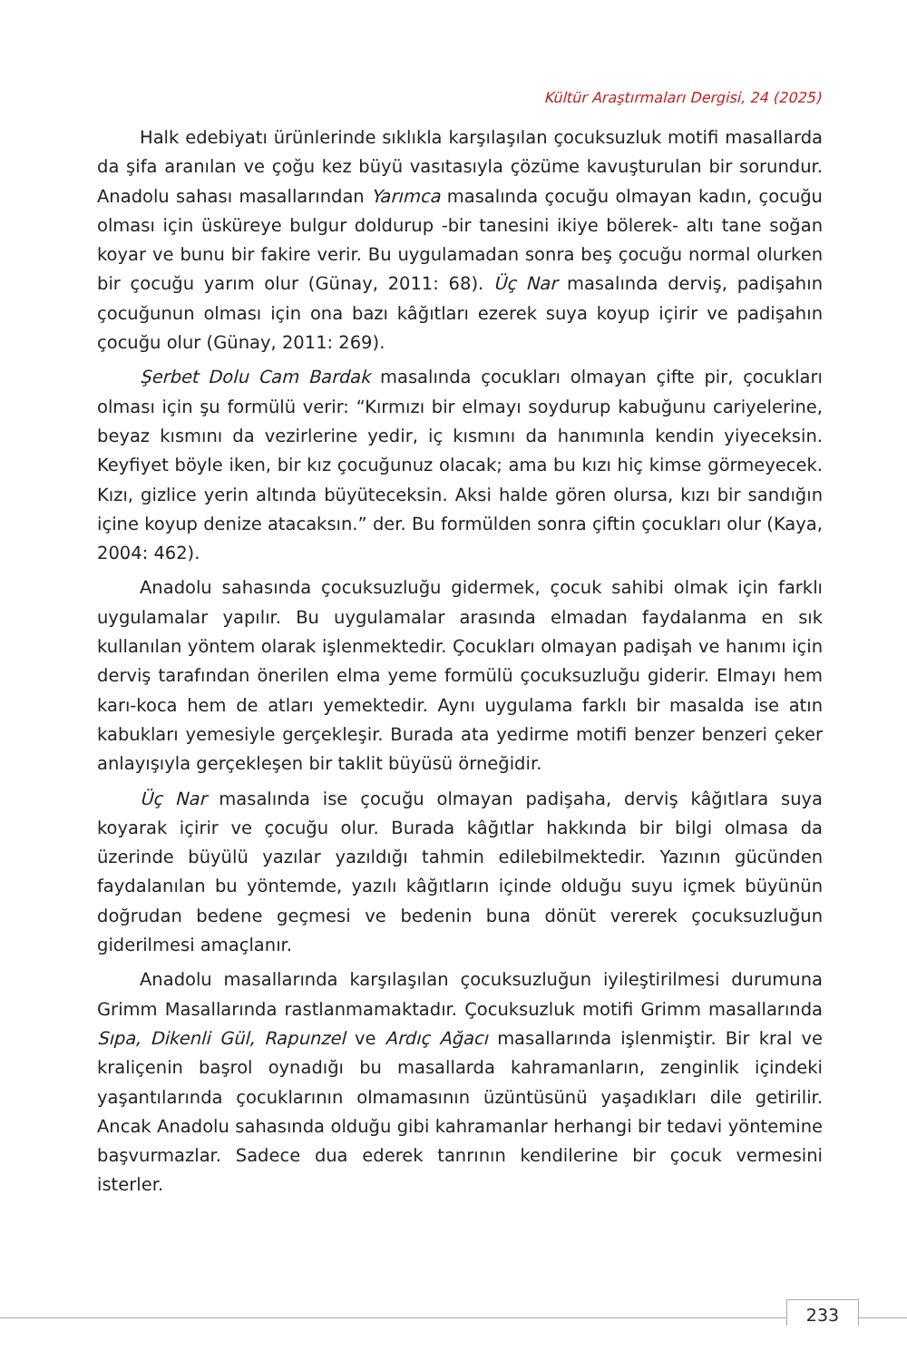Kültür Araştırmaları Dergisi, 24 (2025)
Halk edebiyatı ürünlerinde sıklıkla karşılaşılan çocuksuzluk motifi masallarda da şifa aranılan ve çoğu kez büyü vasıtasıyla çözüme kavuşturulan bir sorundur. Anadolu sahası masallarından Yarımca masalında çocuğu olmayan kadın, çocuğu olması için üsküreye bulgur doldurup -bir tanesini ikiye bölerek- altı tane soğan koyar ve bunu bir fakire verir. Bu uygulamadan sonra beş çocuğu normal olurken bir çocuğu yarım olur (Günay, 2011: 68). Üç Nar masalında derviş, padişahın çocuğunun olması için ona bazı kâğıtları ezerek suya koyup içirir ve padişahın çocuğu olur (Günay, 2011: 269).
Şerbet Dolu Cam Bardak masalında çocukları olmayan çifte pir, çocukları olması için şu formülü verir: “Kırmızı bir elmayı soydurup kabuğunu cariyelerine, beyaz kısmını da vezirlerine yedir, iç kısmını da hanımınla kendin yiyeceksin. Keyfiyet böyle iken, bir kız çocuğunuz olacak; ama bu kızı hiç kimse görmeyecek. Kızı, gizlice yerin altında büyüteceksin. Aksi halde gören olursa, kızı bir sandığın içine koyup denize atacaksın.” der. Bu formülden sonra çiftin çocukları olur (Kaya, 2004: 462).
Anadolu sahasında çocuksuzluğu gidermek, çocuk sahibi olmak için farklı uygulamalar yapılır. Bu uygulamalar arasında elmadan faydalanma en sık kullanılan yöntem olarak işlenmektedir. Çocukları olmayan padişah ve hanımı için derviş tarafından önerilen elma yeme formülü çocuksuzluğu giderir. Elmayı hem karı-koca hem de atları yemektedir. Aynı uygulama farklı bir masalda ise atın kabukları yemesiyle gerçekleşir. Burada ata yedirme motifi benzer benzeri çeker anlayışıyla gerçekleşen bir taklit büyüsü örneğidir.
Üç Nar masalında ise çocuğu olmayan padişaha, derviş kâğıtlara suya koyarak içirir ve çocuğu olur. Burada kâğıtlar hakkında bir bilgi olmasa da üzerinde büyülü yazılar yazıldığı tahmin edilebilmektedir. Yazının gücünden faydalanılan bu yöntemde, yazılı kâğıtların içinde olduğu suyu içmek büyünün doğrudan bedene geçmesi ve bedenin buna dönüt vererek çocuksuzluğun giderilmesi amaçlanır.
Anadolu masallarında karşılaşılan çocuksuzluğun iyileştirilmesi durumuna Grimm Masallarında rastlanmamaktadır. Çocuksuzluk motifi Grimm masallarında Sıpa, Dikenli Gül, Rapunzel ve Ardıç Ağacı masallarında işlenmiştir. Bir kral ve kraliçenin başrol oynadığı bu masallarda kahramanların, zenginlik içindeki yaşantılarında çocuklarının olmamasının üzüntüsünü yaşadıkları dile getirilir. Ancak Anadolu sahasında olduğu gibi kahramanlar herhangi bir tedavi yöntemine başvurmazlar. Sadece dua ederek tanrının kendilerine bir çocuk vermesini isterler.
233